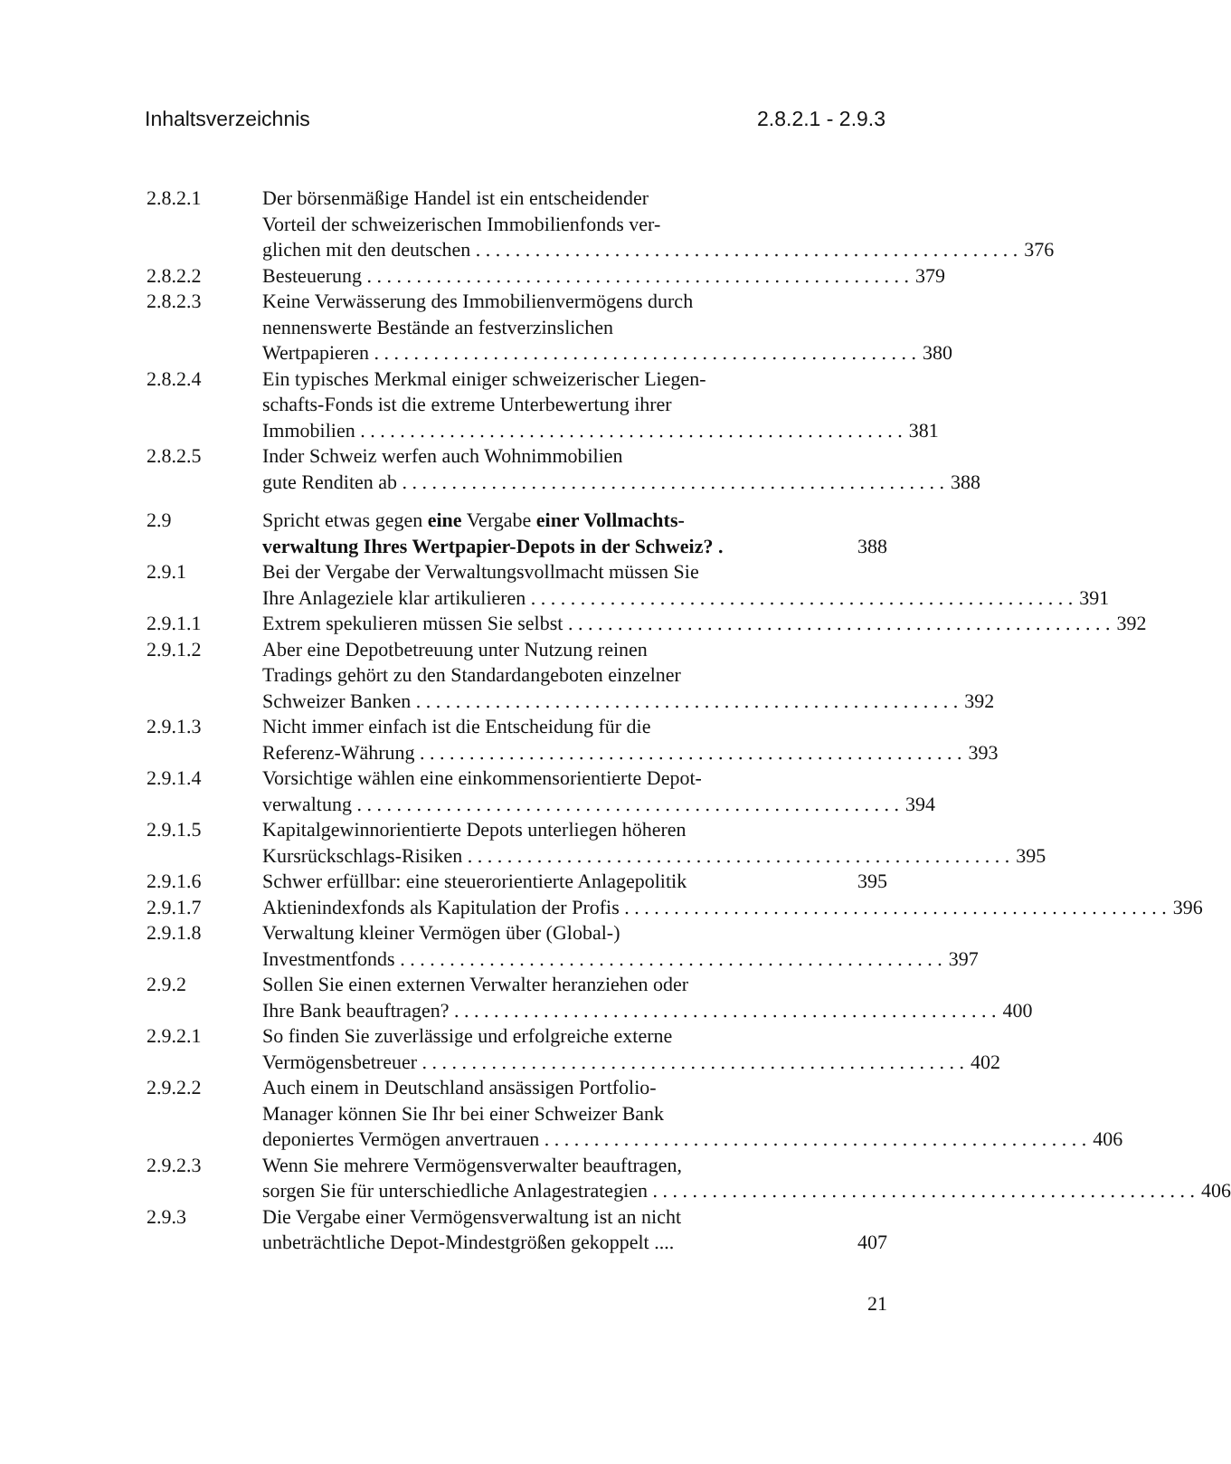Inhaltsverzeichnis 2.8.2.1 - 2.9.3
2.8.2.1 Der börsenmäßige Handel ist ein entscheidender
Vorteil der schweizerischen Immobilienfonds ver-
glichen mit den deutschen 376
2.8.2.2 Besteuerung 379
2.8.2.3 Keine Verwässerung des Immobilienvermögens durch
nennenswerte Bestände an festverzinslichen
Wertpapieren 380
2.8.2.4 Ein typisches Merkmal einiger schweizerischer Liegen-
schafts-Fonds ist die extreme Unterbewertung ihrer
Immobilien 381
2.8.2.5 Inder Schweiz werfen auch Wohnimmobilien
gute Renditen ab 388
2.9 Spricht etwas gegen eine Vergabe einer Vollmachts-
verwaltung Ihres Wertpapier-Depots in der Schweiz? . 388
2.9.1 Bei der Vergabe der Verwaltungsvollmacht müssen Sie
Ihre Anlageziele klar artikulieren 391
2.9.1.1 Extrem spekulieren müssen Sie selbst 392
2.9.1.2 Aber eine Depotbetreuung unter Nutzung reinen
Tradings gehört zu den Standardangeboten einzelner
Schweizer Banken 392
2.9.1.3 Nicht immer einfach ist die Entscheidung für die
Referenz-Währung 393
2.9.1.4 Vorsichtige wählen eine einkommensorientierte Depot-
verwaltung 394
2.9.1.5 Kapitalgewinnorientierte Depots unterliegen höheren
Kursrückschlags-Risiken 395
2.9.1.6 Schwer erfüllbar: eine steuerorientierte Anlagepolitik 395
2.9.1.7 Aktienindexfonds als Kapitulation der Profis 396
2.9.1.8 Verwaltung kleiner Vermögen über (Global-)
Investmentfonds 397
2.9.2 Sollen Sie einen externen Verwalter heranziehen oder
Ihre Bank beauftragen? 400
2.9.2.1 So finden Sie zuverlässige und erfolgreiche externe
Vermögensbetreuer 402
2.9.2.2 Auch einem in Deutschland ansässigen Portfolio-
Manager können Sie Ihr bei einer Schweizer Bank
deponiertes Vermögen anvertrauen 406
2.9.2.3 Wenn Sie mehrere Vermögensverwalter beauftragen,
sorgen Sie für unterschiedliche Anlagestrategien 406
2.9.3 Die Vergabe einer Vermögensverwaltung ist an nicht
unbeträchtliche Depot-Mindestgrößen gekoppelt .... 407
21